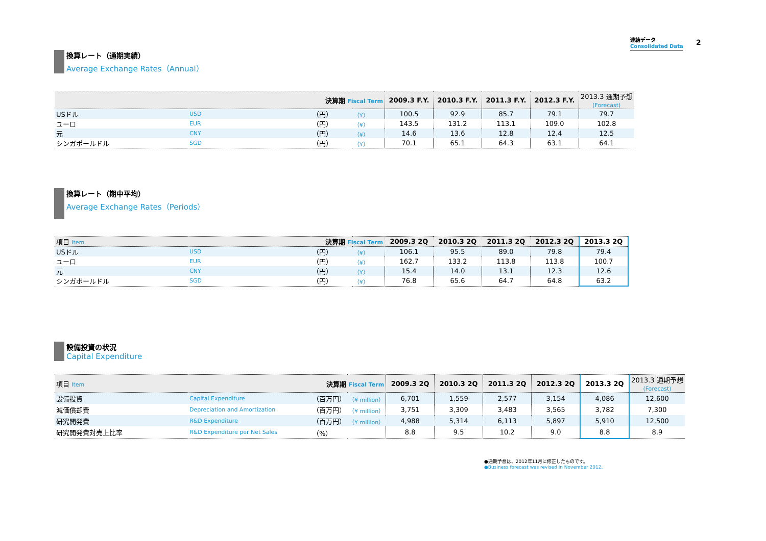連結データ
Consolidated Data
2
換算レート（通期実績）
Average Exchange Rates（Annual）
| 決算期 Fiscal Term | | | | 2009.3 F.Y. | 2010.3 F.Y. | 2011.3 F.Y. | 2012.3 F.Y. | 2013.3 通期予想 (Forecast) |
| --- | --- | --- | --- | --- | --- | --- | --- | --- |
| USドル | USD | （円） | （¥） | 100.5 | 92.9 | 85.7 | 79.1 | 79.7 |
| ユーロ | EUR | （円） | （¥） | 143.5 | 131.2 | 113.1 | 109.0 | 102.8 |
| 元 | CNY | （円） | （¥） | 14.6 | 13.6 | 12.8 | 12.4 | 12.5 |
| シンガポールドル | SGD | （円） | （¥） | 70.1 | 65.1 | 64.3 | 63.1 | 64.1 |
換算レート（期中平均）
Average Exchange Rates（Periods）
| 項目 Item 決算期 Fiscal Term | | | | 2009.3 2Q | 2010.3 2Q | 2011.3 2Q | 2012.3 2Q | 2013.3 2Q |
| --- | --- | --- | --- | --- | --- | --- | --- | --- |
| USドル | USD | （円） | （¥） | 106.1 | 95.5 | 89.0 | 79.8 | 79.4 |
| ユーロ | EUR | （円） | （¥） | 162.7 | 133.2 | 113.8 | 113.8 | 100.7 |
| 元 | CNY | （円） | （¥） | 15.4 | 14.0 | 13.1 | 12.3 | 12.6 |
| シンガポールドル | SGD | （円） | （¥） | 76.8 | 65.6 | 64.7 | 64.8 | 63.2 |
設備投資の状況
Capital Expenditure
| 項目 Item 決算期 Fiscal Term | | | | 2009.3 2Q | 2010.3 2Q | 2011.3 2Q | 2012.3 2Q | 2013.3 2Q | 2013.3 通期予想 (Forecast) |
| --- | --- | --- | --- | --- | --- | --- | --- | --- | --- |
| 設備投資 | Capital Expenditure | （百万円） | （¥ million） | 6,701 | 1,559 | 2,577 | 3,154 | 4,086 | 12,600 |
| 減価償却費 | Depreciation and Amortization | （百万円） | （¥ million） | 3,751 | 3,309 | 3,483 | 3,565 | 3,782 | 7,300 |
| 研究開発費 | R&D Expenditure | （百万円） | （¥ million） | 4,988 | 5,314 | 6,113 | 5,897 | 5,910 | 12,500 |
| 研究開発費対売上比率 | R&D Expenditure per Net Sales | （%） | | 8.8 | 9.5 | 10.2 | 9.0 | 8.8 | 8.9 |
●通期予想は、2012年11月に修正したものです。
●Business forecast was revised in November 2012.